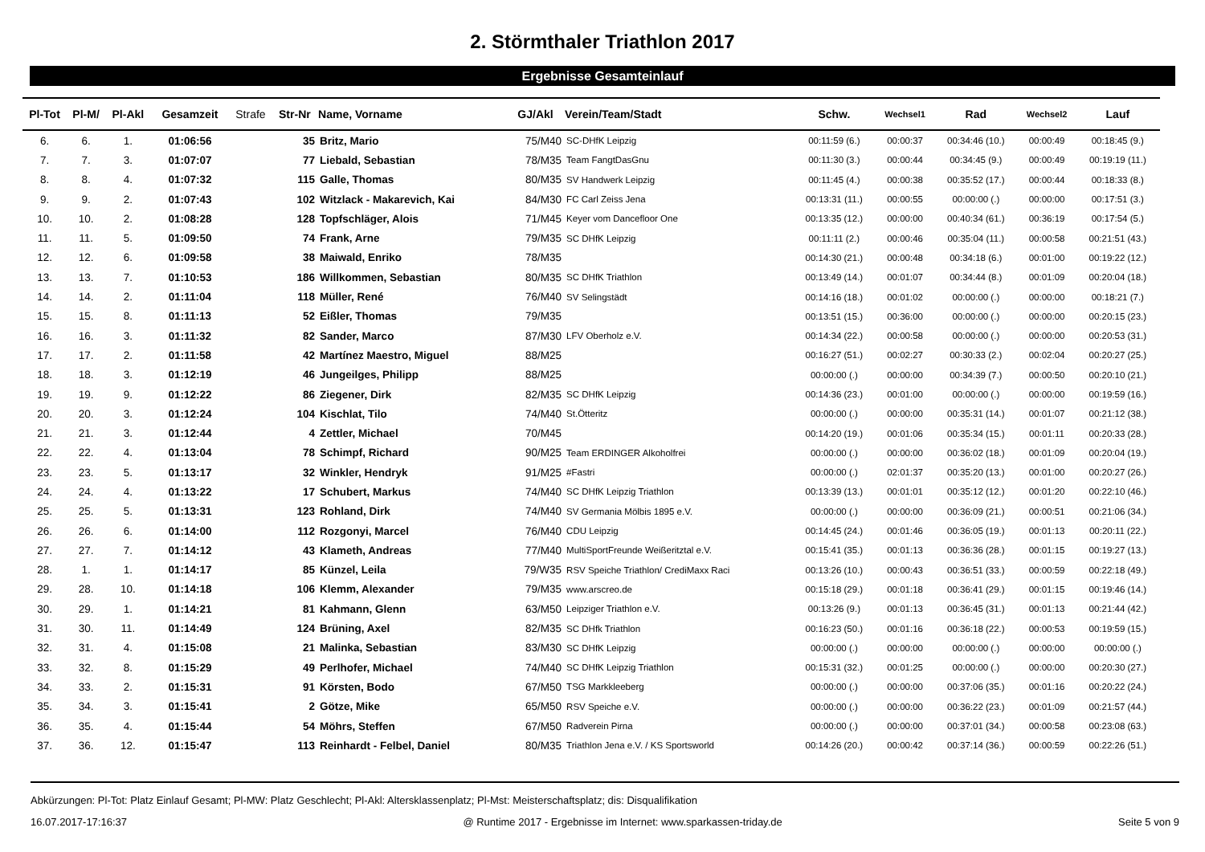2. Störmthaler Triathlon 2017
Ergebnisse Gesamteinlauf
| Pl-Tot | Pl-M/ | Pl-Akl | Gesamzeit | Strafe | Str-Nr | Name, Vorname | GJ/Akl | Verein/Team/Stadt | Schw. | Wechsel1 | Rad | Wechsel2 | Lauf |
| --- | --- | --- | --- | --- | --- | --- | --- | --- | --- | --- | --- | --- | --- |
| 6. | 6. | 1. | 01:06:56 | | 35 | Britz, Mario | 75/M40 | SC-DHfK Leipzig | 00:11:59 (6.) | 00:00:37 | 00:34:46 (10.) | 00:00:49 | 00:18:45 (9.) |
| 7. | 7. | 3. | 01:07:07 | | 77 | Liebald, Sebastian | 78/M35 | Team FangtDasGnu | 00:11:30 (3.) | 00:00:44 | 00:34:45 (9.) | 00:00:49 | 00:19:19 (11.) |
| 8. | 8. | 4. | 01:07:32 | | 115 | Galle, Thomas | 80/M35 | SV Handwerk Leipzig | 00:11:45 (4.) | 00:00:38 | 00:35:52 (17.) | 00:00:44 | 00:18:33 (8.) |
| 9. | 9. | 2. | 01:07:43 | | 102 | Witzlack - Makarevich, Kai | 84/M30 | FC Carl Zeiss Jena | 00:13:31 (11.) | 00:00:55 | 00:00:00 (.) | 00:00:00 | 00:17:51 (3.) |
| 10. | 10. | 2. | 01:08:28 | | 128 | Topfschläger, Alois | 71/M45 | Keyer vom Dancefloor One | 00:13:35 (12.) | 00:00:00 | 00:40:34 (61.) | 00:36:19 | 00:17:54 (5.) |
| 11. | 11. | 5. | 01:09:50 | | 74 | Frank, Arne | 79/M35 | SC DHfK Leipzig | 00:11:11 (2.) | 00:00:46 | 00:35:04 (11.) | 00:00:58 | 00:21:51 (43.) |
| 12. | 12. | 6. | 01:09:58 | | 38 | Maiwald, Enriko | 78/M35 | | 00:14:30 (21.) | 00:00:48 | 00:34:18 (6.) | 00:01:00 | 00:19:22 (12.) |
| 13. | 13. | 7. | 01:10:53 | | 186 | Willkommen, Sebastian | 80/M35 | SC DHfK Triathlon | 00:13:49 (14.) | 00:01:07 | 00:34:44 (8.) | 00:01:09 | 00:20:04 (18.) |
| 14. | 14. | 2. | 01:11:04 | | 118 | Müller, René | 76/M40 | SV Selingstädt | 00:14:16 (18.) | 00:01:02 | 00:00:00 (.) | 00:00:00 | 00:18:21 (7.) |
| 15. | 15. | 8. | 01:11:13 | | 52 | Eißler, Thomas | 79/M35 | | 00:13:51 (15.) | 00:36:00 | 00:00:00 (.) | 00:00:00 | 00:20:15 (23.) |
| 16. | 16. | 3. | 01:11:32 | | 82 | Sander, Marco | 87/M30 | LFV Oberholz e.V. | 00:14:34 (22.) | 00:00:58 | 00:00:00 (.) | 00:00:00 | 00:20:53 (31.) |
| 17. | 17. | 2. | 01:11:58 | | 42 | Martínez Maestro, Miguel | 88/M25 | | 00:16:27 (51.) | 00:02:27 | 00:30:33 (2.) | 00:02:04 | 00:20:27 (25.) |
| 18. | 18. | 3. | 01:12:19 | | 46 | Jungeilges, Philipp | 88/M25 | | 00:00:00 (.) | 00:00:00 | 00:34:39 (7.) | 00:00:50 | 00:20:10 (21.) |
| 19. | 19. | 9. | 01:12:22 | | 86 | Ziegener, Dirk | 82/M35 | SC DHfK Leipzig | 00:14:36 (23.) | 00:01:00 | 00:00:00 (.) | 00:00:00 | 00:19:59 (16.) |
| 20. | 20. | 3. | 01:12:24 | | 104 | Kischlat, Tilo | 74/M40 | St.Ötteritz | 00:00:00 (.) | 00:00:00 | 00:35:31 (14.) | 00:01:07 | 00:21:12 (38.) |
| 21. | 21. | 3. | 01:12:44 | | 4 | Zettler, Michael | 70/M45 | | 00:14:20 (19.) | 00:01:06 | 00:35:34 (15.) | 00:01:11 | 00:20:33 (28.) |
| 22. | 22. | 4. | 01:13:04 | | 78 | Schimpf, Richard | 90/M25 | Team ERDINGER Alkoholfrei | 00:00:00 (.) | 00:00:00 | 00:36:02 (18.) | 00:01:09 | 00:20:04 (19.) |
| 23. | 23. | 5. | 01:13:17 | | 32 | Winkler, Hendryk | 91/M25 | #Fastri | 00:00:00 (.) | 02:01:37 | 00:35:20 (13.) | 00:01:00 | 00:20:27 (26.) |
| 24. | 24. | 4. | 01:13:22 | | 17 | Schubert, Markus | 74/M40 | SC DHfK Leipzig Triathlon | 00:13:39 (13.) | 00:01:01 | 00:35:12 (12.) | 00:01:20 | 00:22:10 (46.) |
| 25. | 25. | 5. | 01:13:31 | | 123 | Rohland, Dirk | 74/M40 | SV Germania Mölbis 1895 e.V. | 00:00:00 (.) | 00:00:00 | 00:36:09 (21.) | 00:00:51 | 00:21:06 (34.) |
| 26. | 26. | 6. | 01:14:00 | | 112 | Rozgonyi, Marcel | 76/M40 | CDU Leipzig | 00:14:45 (24.) | 00:01:46 | 00:36:05 (19.) | 00:01:13 | 00:20:11 (22.) |
| 27. | 27. | 7. | 01:14:12 | | 43 | Klameth, Andreas | 77/M40 | MultiSportFreunde Weißeritztal e.V. | 00:15:41 (35.) | 00:01:13 | 00:36:36 (28.) | 00:01:15 | 00:19:27 (13.) |
| 28. | 1. | 1. | 01:14:17 | | 85 | Künzel, Leila | 79/W35 | RSV Speiche Triathlon/ CrediMaxx Raci | 00:13:26 (10.) | 00:00:43 | 00:36:51 (33.) | 00:00:59 | 00:22:18 (49.) |
| 29. | 28. | 10. | 01:14:18 | | 106 | Klemm, Alexander | 79/M35 | www.arscreo.de | 00:15:18 (29.) | 00:01:18 | 00:36:41 (29.) | 00:01:15 | 00:19:46 (14.) |
| 30. | 29. | 1. | 01:14:21 | | 81 | Kahmann, Glenn | 63/M50 | Leipziger Triathlon e.V. | 00:13:26 (9.) | 00:01:13 | 00:36:45 (31.) | 00:01:13 | 00:21:44 (42.) |
| 31. | 30. | 11. | 01:14:49 | | 124 | Brüning, Axel | 82/M35 | SC DHfk Triathlon | 00:16:23 (50.) | 00:01:16 | 00:36:18 (22.) | 00:00:53 | 00:19:59 (15.) |
| 32. | 31. | 4. | 01:15:08 | | 21 | Malinka, Sebastian | 83/M30 | SC DHfK Leipzig | 00:00:00 (.) | 00:00:00 | 00:00:00 (.) | 00:00:00 | 00:00:00 (.) |
| 33. | 32. | 8. | 01:15:29 | | 49 | Perlhofer, Michael | 74/M40 | SC DHfK Leipzig Triathlon | 00:15:31 (32.) | 00:01:25 | 00:00:00 (.) | 00:00:00 | 00:20:30 (27.) |
| 34. | 33. | 2. | 01:15:31 | | 91 | Körsten, Bodo | 67/M50 | TSG Markkleeberg | 00:00:00 (.) | 00:00:00 | 00:37:06 (35.) | 00:01:16 | 00:20:22 (24.) |
| 35. | 34. | 3. | 01:15:41 | | 2 | Götze, Mike | 65/M50 | RSV Speiche e.V. | 00:00:00 (.) | 00:00:00 | 00:36:22 (23.) | 00:01:09 | 00:21:57 (44.) |
| 36. | 35. | 4. | 01:15:44 | | 54 | Möhrs, Steffen | 67/M50 | Radverein Pirna | 00:00:00 (.) | 00:00:00 | 00:37:01 (34.) | 00:00:58 | 00:23:08 (63.) |
| 37. | 36. | 12. | 01:15:47 | | 113 | Reinhardt - Felbel, Daniel | 80/M35 | Triathlon Jena e.V. / KS Sportsworld | 00:14:26 (20.) | 00:00:42 | 00:37:14 (36.) | 00:00:59 | 00:22:26 (51.) |
Abkürzungen: Pl-Tot: Platz Einlauf Gesamt; Pl-MW: Platz Geschlecht; Pl-Akl: Altersklassenplatz; Pl-Mst: Meisterschaftsplatz; dis: Disqualifikation
16.07.2017-17:16:37 @ Runtime 2017 - Ergebnisse im Internet: www.sparkassen-triday.de Seite 5 von 9